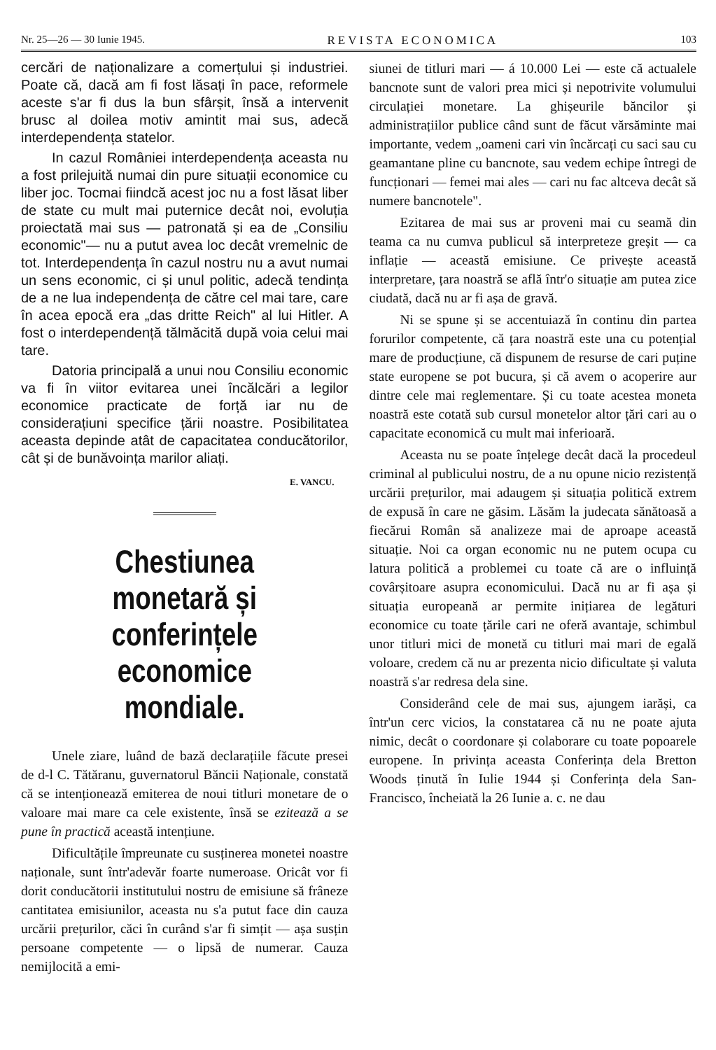Nr. 25—26 — 30 Iunie 1945. REVISTA ECONOMICA 103
cercări de naționalizare a comerțului și industriei. Poate că, dacă am fi fost lăsați în pace, reformele aceste s'ar fi dus la bun sfârșit, însă a intervenit brusc al doilea motiv amintit mai sus, adecă interdependența statelor.
In cazul României interdependența aceasta nu a fost prilejuită numai din pure situații economice cu liber joc. Tocmai fiindcă acest joc nu a fost lăsat liber de state cu mult mai puternice decât noi, evoluția proiectată mai sus — patronată și ea de „Consiliu economic"— nu a putut avea loc decât vremelnic de tot. Interdependența în cazul nostru nu a avut numai un sens economic, ci și unul politic, adecă tendința de a ne lua independența de către cel mai tare, care în acea epocă era „das dritte Reich" al lui Hitler. A fost o interdependență tălmăcită după voia celui mai tare.
Datoria principală a unui nou Consiliu economic va fi în viitor evitarea unei încălcări a legilor economice practicate de forță iar nu de considerațiuni specifice țării noastre. Posibilitatea aceasta depinde atât de capacitatea conducătorilor, cât și de bunăvoința marilor aliați.
E. VANCU.
Chestiunea monetară și conferințele economice mondiale.
Unele ziare, luând de bază declarațiile făcute presei de d-l C. Tătăranu, guvernatorul Băncii Naționale, constată că se intenționează emiterea de noui titluri monetare de o valoare mai mare ca cele existente, însă se ezitează a se pune în practică această intențiune.
Dificultățile împreunate cu susținerea monetei noastre naționale, sunt într'adevăr foarte numeroase. Oricât vor fi dorit conducătorii institutului nostru de emisiune să frâneze cantitatea emisiunilor, aceasta nu s'a putut face din cauza urcării prețurilor, căci în curând s'ar fi simțit — așa susțin persoane competente — o lipsă de numerar. Cauza nemijlocită a emi-
siunei de titluri mari — á 10.000 Lei — este că actualele bancnote sunt de valori prea mici și nepotrivite volumului circulației monetare. La ghișeurile băncilor și administrațiilor publice când sunt de făcut vărsăminte mai importante, vedem „oameni cari vin încărcați cu saci sau cu geamantane pline cu bancnote, sau vedem echipe întregi de funcționari — femei mai ales — cari nu fac altceva decât să numere bancnotele".
Ezitarea de mai sus ar proveni mai cu seamă din teama ca nu cumva publicul să interpreteze greșit — ca inflație — această emisiune. Ce privește această interpretare, țara noastră se află într'o situație am putea zice ciudată, dacă nu ar fi așa de gravă.
Ni se spune și se accentuiază în continu din partea forurilor competente, că țara noastră este una cu potențial mare de producțiune, că dispunem de resurse de cari puține state europene se pot bucura, și că avem o acoperire aur dintre cele mai reglementare. Și cu toate acestea moneta noastră este cotată sub cursul monetelor altor țări cari au o capacitate economică cu mult mai inferioară.
Aceasta nu se poate înțelege decât dacă la procedeul criminal al publicului nostru, de a nu opune nicio rezistență urcării prețurilor, mai adaugem și situația politică extrem de expusă în care ne găsim. Lăsăm la judecata sănătoasă a fiecărui Român să analizeze mai de aproape această situație. Noi ca organ economic nu ne putem ocupa cu latura politică a problemei cu toate că are o influință covârșitoare asupra economicului. Dacă nu ar fi așa și situația europeană ar permite inițiarea de legături economice cu toate țările cari ne oferă avantaje, schimbul unor titluri mici de monetă cu titluri mai mari de egală voloare, credem că nu ar prezenta nicio dificultate și valuta noastră s'ar redresa dela sine.
Considerând cele de mai sus, ajungem iarăși, ca într'un cerc vicios, la constatarea că nu ne poate ajuta nimic, decât o coordonare și colaborare cu toate popoarele europene. In privința aceasta Conferința dela Bretton Woods ținută în Iulie 1944 și Conferința dela San-Francisco, încheiată la 26 Iunie a. c. ne dau